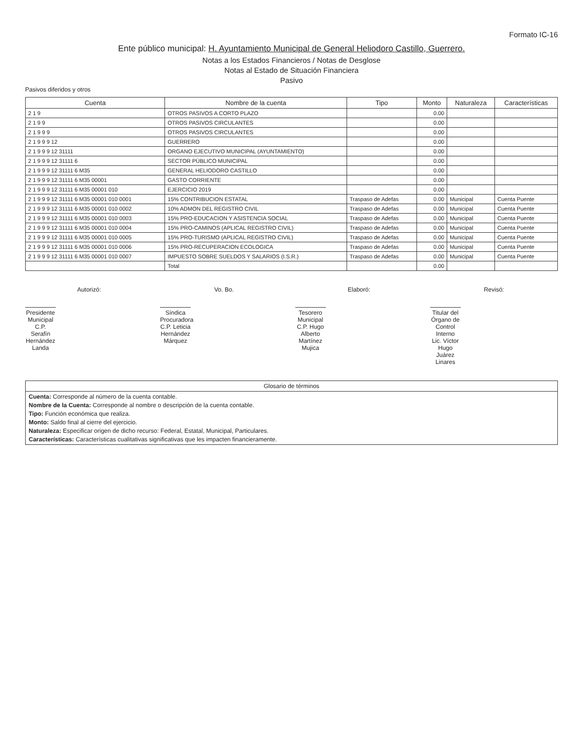Formato IC-16
Ente público municipal: H. Ayuntamiento Municipal de General Heliodoro Castillo, Guerrero.
Notas a los Estados Financieros / Notas de Desglose
Notas al Estado de Situación Financiera
Pasivo
Pasivos diferidos y otros
| Cuenta | Nombre de la cuenta | Tipo | Monto | Naturaleza | Características |
| --- | --- | --- | --- | --- | --- |
| 2 1 9 | OTROS PASIVOS A CORTO PLAZO | | 0.00 | | |
| 2 1 9 9 | OTROS PASIVOS CIRCULANTES | | 0.00 | | |
| 2 1 9 9 9 | OTROS PASIVOS CIRCULANTES | | 0.00 | | |
| 2 1 9 9 9 12 | GUERRERO | | 0.00 | | |
| 2 1 9 9 9 12 31111 | ORGANO EJECUTIVO MUNICIPAL (AYUNTAMIENTO) | | 0.00 | | |
| 2 1 9 9 9 12 31111 6 | SECTOR PÚBLICO MUNICIPAL | | 0.00 | | |
| 2 1 9 9 9 12 31111 6 M35 | GENERAL HELIODORO CASTILLO | | 0.00 | | |
| 2 1 9 9 9 12 31111 6 M35 00001 | GASTO CORRIENTE | | 0.00 | | |
| 2 1 9 9 9 12 31111 6 M35 00001 010 | EJERCICIO 2019 | | 0.00 | | |
| 2 1 9 9 9 12 31111 6 M35 00001 010 0001 | 15% CONTRIBUCION ESTATAL | Traspaso de Adefas | 0.00 | Municipal | Cuenta Puente |
| 2 1 9 9 9 12 31111 6 M35 00001 010 0002 | 10% ADMON DEL REGISTRO CIVIL | Traspaso de Adefas | 0.00 | Municipal | Cuenta Puente |
| 2 1 9 9 9 12 31111 6 M35 00001 010 0003 | 15% PRO-EDUCACION Y ASISTENCIA SOCIAL | Traspaso de Adefas | 0.00 | Municipal | Cuenta Puente |
| 2 1 9 9 9 12 31111 6 M35 00001 010 0004 | 15% PRO-CAMINOS (APLICAL REGISTRO CIVIL) | Traspaso de Adefas | 0.00 | Municipal | Cuenta Puente |
| 2 1 9 9 9 12 31111 6 M35 00001 010 0005 | 15% PRO-TURISMO (APLICAL REGISTRO CIVIL) | Traspaso de Adefas | 0.00 | Municipal | Cuenta Puente |
| 2 1 9 9 9 12 31111 6 M35 00001 010 0006 | 15% PRO-RECUPERACION ECOLOGICA | Traspaso de Adefas | 0.00 | Municipal | Cuenta Puente |
| 2 1 9 9 9 12 31111 6 M35 00001 010 0007 | IMPUESTO SOBRE SUELDOS Y SALARIOS (I.S.R.) | Traspaso de Adefas | 0.00 | Municipal | Cuenta Puente |
| | Total | | 0.00 | | |
Autorizó:
Presidente Municipal
C.P. Serafín Hernández Landa
Vo. Bo.
Síndica Procuradora
C.P. Leticia Hernández Márquez
Elaboró:
Tesorero Municipal
C.P. Hugo Alberto Martínez Mujica
Revisó:
Titular del Órgano de Control Interno
Lic. Víctor Hugo Juárez Linares
Glosario de términos
Cuenta: Corresponde al número de la cuenta contable.
Nombre de la Cuenta: Corresponde al nombre o descripción de la cuenta contable.
Tipo: Función económica que realiza.
Monto: Saldo final al cierre del ejercicio.
Naturaleza: Especificar origen de dicho recurso: Federal, Estatal, Municipal, Particulares.
Características: Características cualitativas significativas que les impacten financieramente.